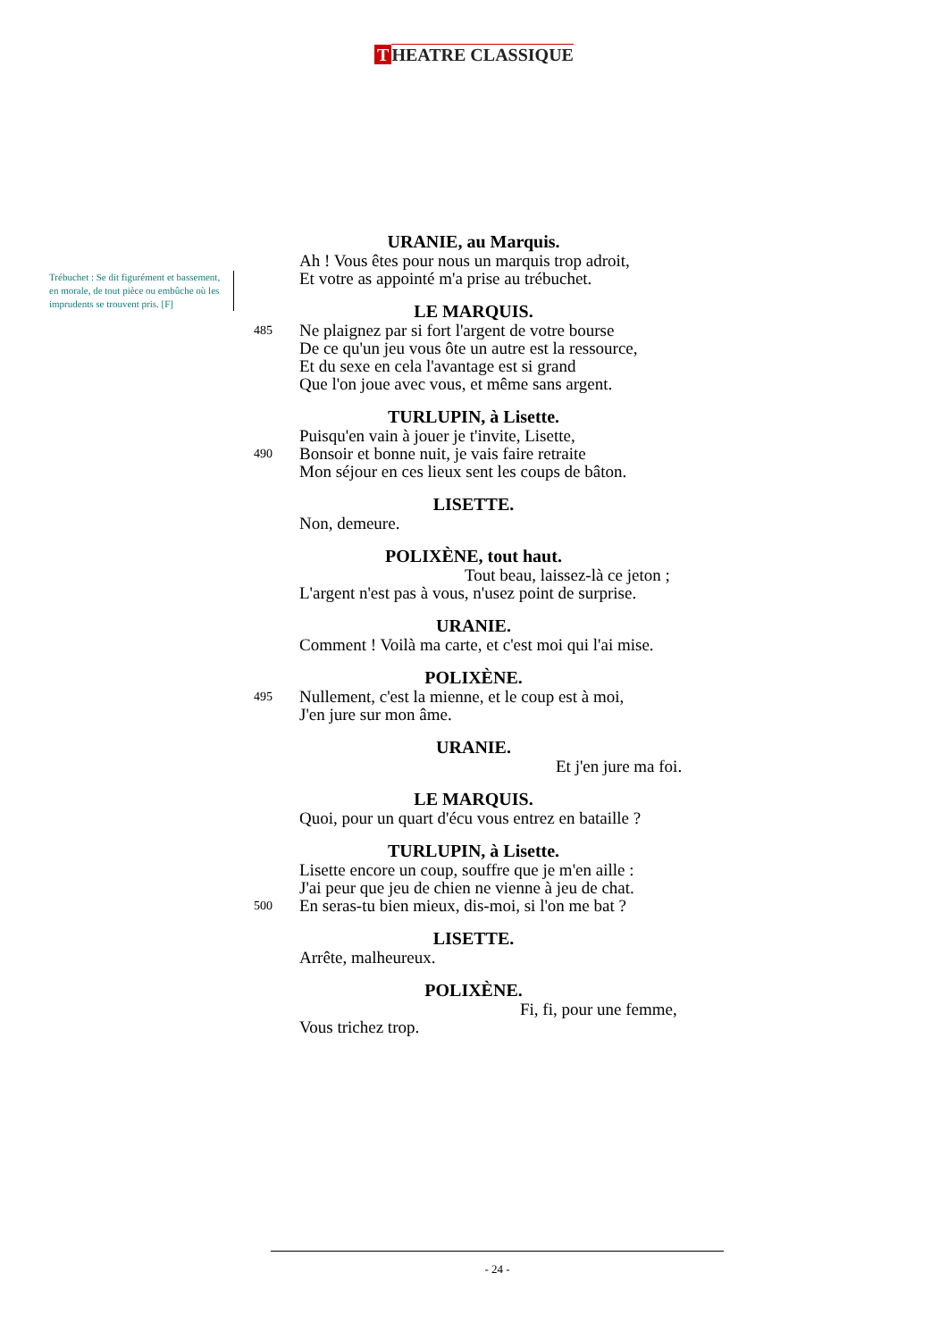T HEATRE CLASSIQUE
Trébuchet : Se dit figurément et bassement, en morale, de tout pièce ou embûche où les imprudents se trouvent pris. [F]
URANIE, au Marquis.
Ah ! Vous êtes pour nous un marquis trop adroit,
Et votre as appointé m'a prise au trébuchet.
LE MARQUIS.
485 Ne plaignez par si fort l'argent de votre bourse
De ce qu'un jeu vous ôte un autre est la ressource,
Et du sexe en cela l'avantage est si grand
Que l'on joue avec vous, et même sans argent.
TURLUPIN, à Lisette.
Puisqu'en vain à jouer je t'invite, Lisette,
490 Bonsoir et bonne nuit, je vais faire retraite
Mon séjour en ces lieux sent les coups de bâton.
LISETTE.
Non, demeure.
POLIXÈNE, tout haut.
Tout beau, laissez-là ce jeton ;
L'argent n'est pas à vous, n'usez point de surprise.
URANIE.
Comment ! Voilà ma carte, et c'est moi qui l'ai mise.
POLIXÈNE.
495 Nullement, c'est la mienne, et le coup est à moi,
J'en jure sur mon âme.
URANIE.
Et j'en jure ma foi.
LE MARQUIS.
Quoi, pour un quart d'écu vous entrez en bataille ?
TURLUPIN, à Lisette.
Lisette encore un coup, souffre que je m'en aille :
J'ai peur que jeu de chien ne vienne à jeu de chat.
500 En seras-tu bien mieux, dis-moi, si l'on me bat ?
LISETTE.
Arrête, malheureux.
POLIXÈNE.
Fi, fi, pour une femme,
Vous trichez trop.
- 24 -